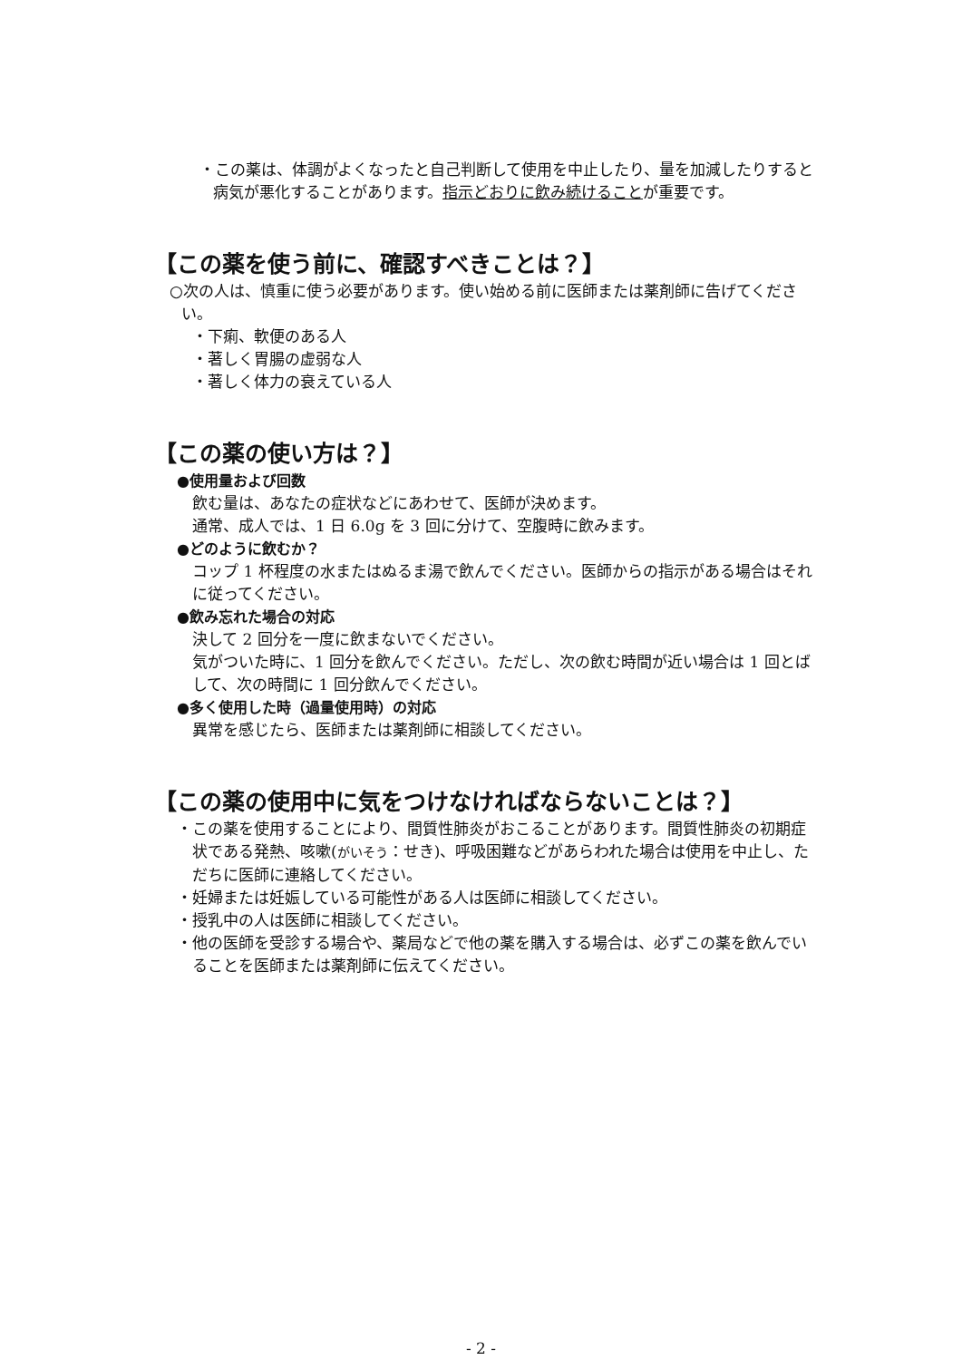・この薬は、体調がよくなったと自己判断して使用を中止したり、量を加減したりすると病気が悪化することがあります。指示どおりに飲み続けることが重要です。
【この薬を使う前に、確認すべきことは？】
○次の人は、慎重に使う必要があります。使い始める前に医師または薬剤師に告げてください。
・下痢、軟便のある人
・著しく胃腸の虚弱な人
・著しく体力の衰えている人
【この薬の使い方は？】
●使用量および回数
飲む量は、あなたの症状などにあわせて、医師が決めます。
通常、成人では、1 日 6.0g を 3 回に分けて、空腹時に飲みます。
●どのように飲むか？
コップ 1 杯程度の水またはぬるま湯で飲んでください。医師からの指示がある場合はそれに従ってください。
●飲み忘れた場合の対応
決して 2 回分を一度に飲まないでください。
気がついた時に、1 回分を飲んでください。ただし、次の飲む時間が近い場合は 1 回とばして、次の時間に 1 回分飲んでください。
●多く使用した時（過量使用時）の対応
異常を感じたら、医師または薬剤師に相談してください。
【この薬の使用中に気をつけなければならないことは？】
・この薬を使用することにより、間質性肺炎がおこることがあります。間質性肺炎の初期症状である発熱、咳嗽(がいそう：せき)、呼吸困難などがあらわれた場合は使用を中止し、ただちに医師に連絡してください。
・妊婦または妊娠している可能性がある人は医師に相談してください。
・授乳中の人は医師に相談してください。
・他の医師を受診する場合や、薬局などで他の薬を購入する場合は、必ずこの薬を飲んでいることを医師または薬剤師に伝えてください。
- 2 -